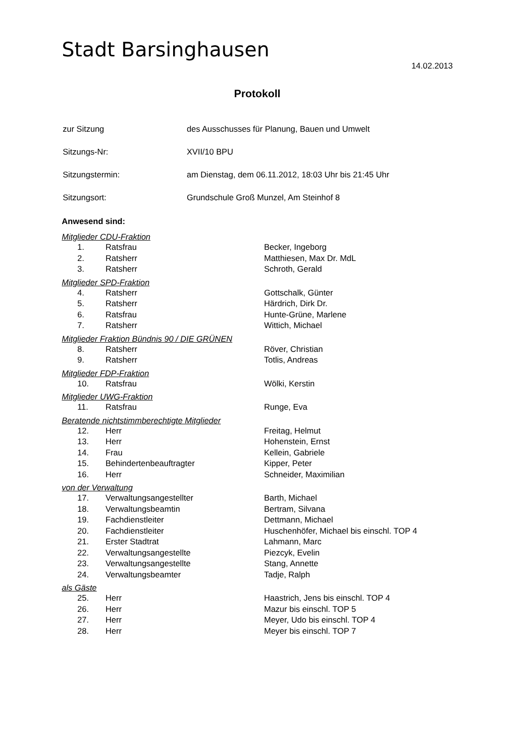Stadt Barsinghausen
14.02.2013
Protokoll
| zur Sitzung | des Ausschusses für Planung, Bauen und Umwelt |
| Sitzungs-Nr: | XVII/10 BPU |
| Sitzungstermin: | am Dienstag, dem 06.11.2012, 18:03 Uhr bis 21:45 Uhr |
| Sitzungsort: | Grundschule Groß Munzel, Am Steinhof 8 |
Anwesend sind:
Mitglieder CDU-Fraktion
| 1. | Ratsfrau | Becker, Ingeborg |
| 2. | Ratsherr | Matthiesen, Max Dr. MdL |
| 3. | Ratsherr | Schroth, Gerald |
Mitglieder SPD-Fraktion
| 4. | Ratsherr | Gottschalk, Günter |
| 5. | Ratsherr | Härdrich, Dirk Dr. |
| 6. | Ratsfrau | Hunte-Grüne, Marlene |
| 7. | Ratsherr | Wittich, Michael |
Mitglieder Fraktion Bündnis 90 / DIE GRÜNEN
| 8. | Ratsherr | Röver, Christian |
| 9. | Ratsherr | Totlis, Andreas |
Mitglieder FDP-Fraktion
| 10. | Ratsfrau | Wölki, Kerstin |
Mitglieder UWG-Fraktion
| 11. | Ratsfrau | Runge, Eva |
Beratende nichtstimmberechtigte Mitglieder
| 12. | Herr | Freitag, Helmut |
| 13. | Herr | Hohenstein, Ernst |
| 14. | Frau | Kellein, Gabriele |
| 15. | Behindertenbeauftragter | Kipper, Peter |
| 16. | Herr | Schneider, Maximilian |
von der Verwaltung
| 17. | Verwaltungsangestellter | Barth, Michael |
| 18. | Verwaltungsbeamtin | Bertram, Silvana |
| 19. | Fachdienstleiter | Dettmann, Michael |
| 20. | Fachdienstleiter | Huschenhöfer, Michael bis einschl. TOP 4 |
| 21. | Erster Stadtrat | Lahmann, Marc |
| 22. | Verwaltungsangestellte | Piezcyk, Evelin |
| 23. | Verwaltungsangestellte | Stang, Annette |
| 24. | Verwaltungsbeamter | Tadje, Ralph |
als Gäste
| 25. | Herr | Haastrich, Jens bis einschl. TOP 4 |
| 26. | Herr | Mazur bis einschl. TOP 5 |
| 27. | Herr | Meyer, Udo bis einschl. TOP 4 |
| 28. | Herr | Meyer bis einschl. TOP 7 |